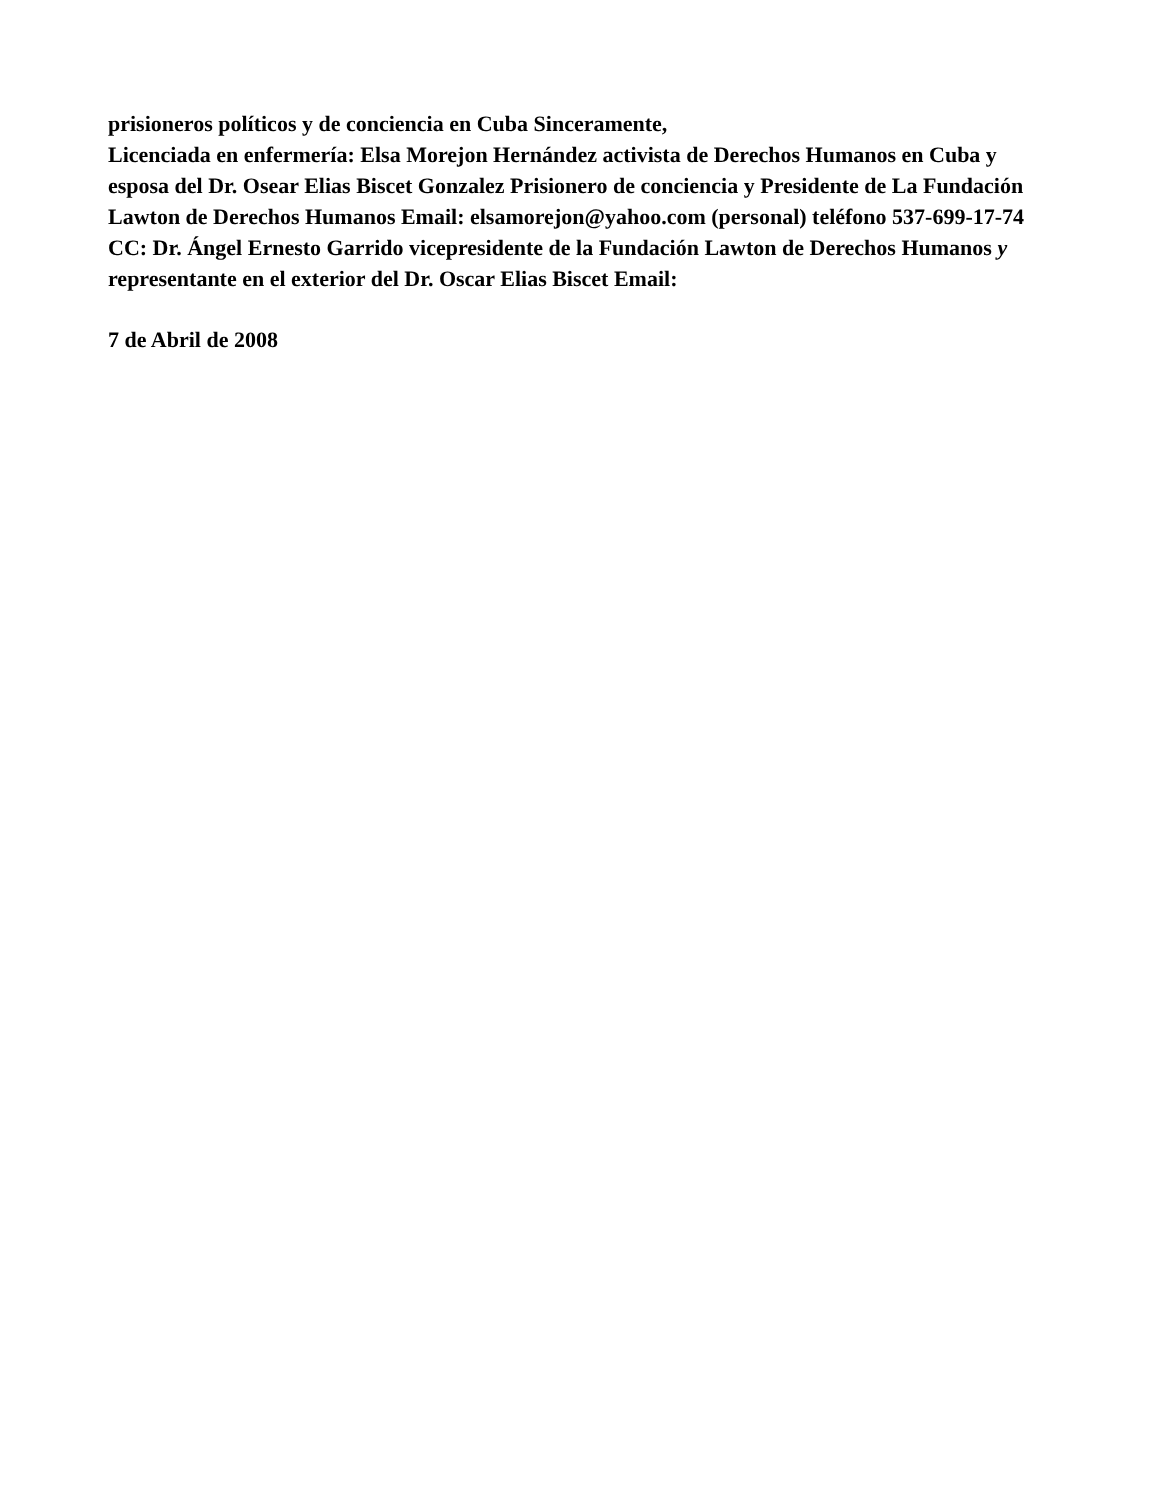prisioneros políticos y de conciencia en Cuba Sinceramente,
Licenciada en enfermería: Elsa Morejon Hernández activista de Derechos Humanos en Cuba y esposa del Dr. Osear Elias Biscet Gonzalez Prisionero de conciencia y Presidente de La Fundación Lawton de Derechos Humanos Email: elsamorejon@yahoo.com (personal) teléfono 537-699-17-74 CC: Dr. Ángel Ernesto Garrido vicepresidente de la Fundación Lawton de Derechos Humanos y representante en el exterior del Dr. Oscar Elias Biscet Email:
7 de Abril de 2008